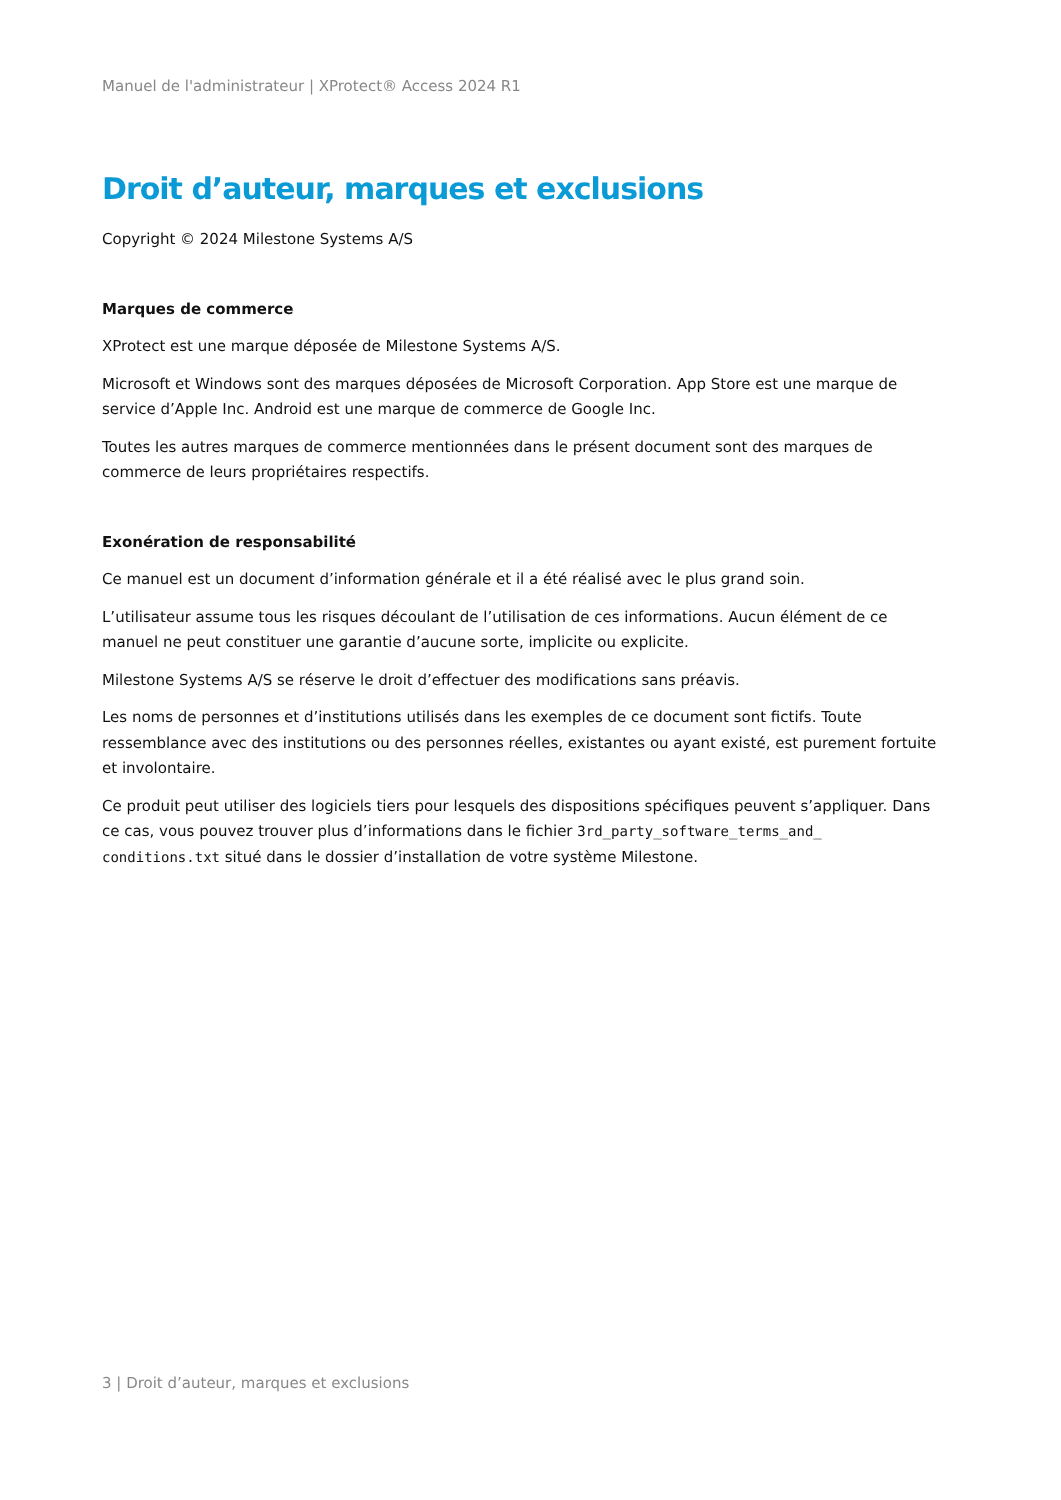Manuel de l'administrateur | XProtect® Access 2024 R1
Droit d’auteur, marques et exclusions
Copyright © 2024 Milestone Systems A/S
Marques de commerce
XProtect est une marque déposée de Milestone Systems A/S.
Microsoft et Windows sont des marques déposées de Microsoft Corporation. App Store est une marque de service d’Apple Inc. Android est une marque de commerce de Google Inc.
Toutes les autres marques de commerce mentionnées dans le présent document sont des marques de commerce de leurs propriétaires respectifs.
Exonération de responsabilité
Ce manuel est un document d’information générale et il a été réalisé avec le plus grand soin.
L’utilisateur assume tous les risques découlant de l’utilisation de ces informations. Aucun élément de ce manuel ne peut constituer une garantie d’aucune sorte, implicite ou explicite.
Milestone Systems A/S se réserve le droit d’effectuer des modifications sans préavis.
Les noms de personnes et d’institutions utilisés dans les exemples de ce document sont fictifs. Toute ressemblance avec des institutions ou des personnes réelles, existantes ou ayant existé, est purement fortuite et involontaire.
Ce produit peut utiliser des logiciels tiers pour lesquels des dispositions spécifiques peuvent s’appliquer. Dans ce cas, vous pouvez trouver plus d’informations dans le fichier 3rd_party_software_terms_and_ conditions.txt situé dans le dossier d’installation de votre système Milestone.
3 | Droit d’auteur, marques et exclusions